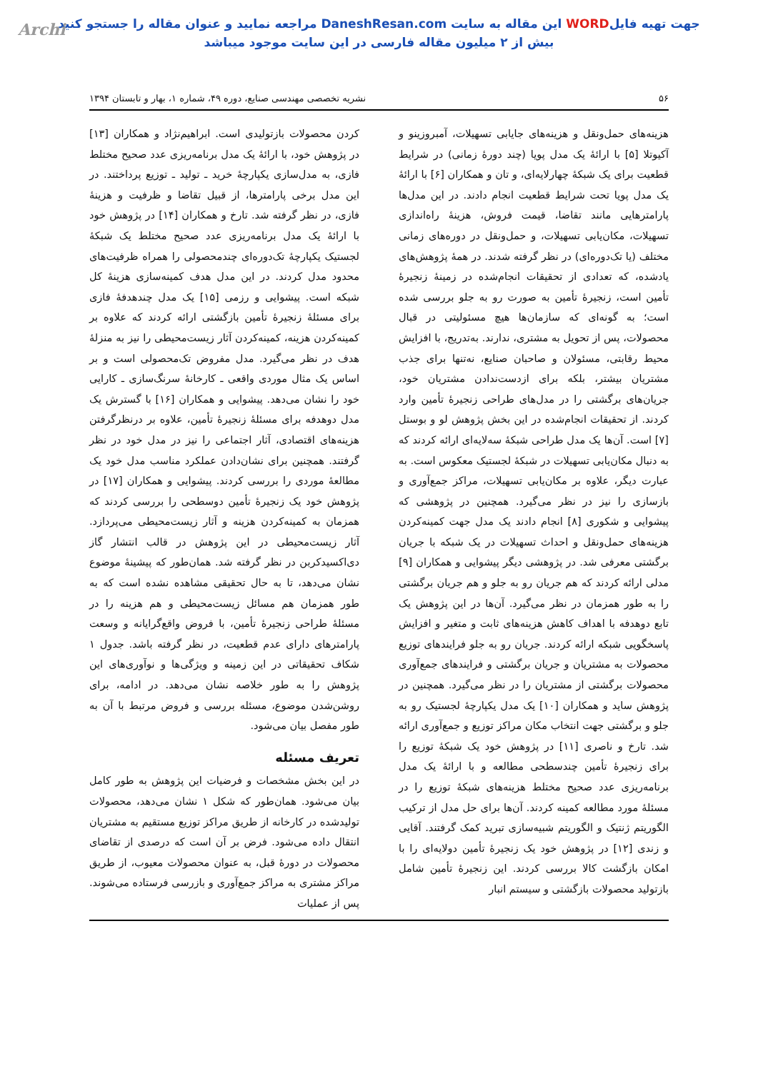Archi جهت تهیه فایلWORD این مقاله به سایت DaneshResan.com مراجعه نمایید و عنوان مقاله را جستجو کنید
بیش از ۲ میلیون مقاله فارسی در این سایت موجود میباشد
۵۶ نشریه تخصصی مهندسی صنایع، دوره ۴۹، شماره ۱، بهار و تابستان ۱۳۹۴
هزینه‌های حمل‌ونقل و هزینه‌های جایابی تسهیلات، آمبروزینو و آکیوتلا [۵] با ارائهٔ یک مدل پویا (چند دورهٔ زمانی) در شرایط قطعیت برای یک شبکهٔ چهارلایه‌ای، و تان و همکاران [۶] با ارائهٔ یک مدل پویا تحت شرایط قطعیت انجام دادند. در این مدل‌ها پارامترهایی مانند تقاضا، قیمت فروش، هزینهٔ راه‌اندازی تسهیلات، مکان‌یابی تسهیلات، و حمل‌ونقل در دوره‌های زمانی مختلف (یا تک‌دوره‌ای) در نظر گرفته شدند. در همهٔ پژوهش‌های یادشده، که تعدادی از تحقیقات انجام‌شده در زمینهٔ زنجیرهٔ تأمین است، زنجیرهٔ تأمین به صورت رو به جلو بررسی شده است؛ به گونه‌ای که سازمان‌ها هیچ مسئولیتی در قبال محصولات، پس از تحویل به مشتری، ندارند. به‌تدریج، با افزایش محیط رقابتی، مسئولان و صاحبان صنایع، نه‌تنها برای جذب مشتریان بیشتر، بلکه برای ازدست‌ندادن مشتریان خود، جریان‌های برگشتی را در مدل‌های طراحی زنجیرهٔ تأمین وارد کردند. از تحقیقات انجام‌شده در این بخش پژوهش لو و بوستل [۷] است. آن‌ها یک مدل طراحی شبکهٔ سه‌لایه‌ای ارائه کردند که به دنبال مکان‌یابی تسهیلات در شبکهٔ لجستیک معکوس است. به عبارت دیگر، علاوه بر مکان‌یابی تسهیلات، مراکز جمع‌آوری و بازسازی را نیز در نظر می‌گیرد. همچنین در پژوهشی که پیشوایی و شکوری [۸] انجام دادند یک مدل جهت کمینه‌کردن هزینه‌های حمل‌ونقل و احداث تسهیلات در یک شبکه با جریان برگشتی معرفی شد. در پژوهشی دیگر پیشوایی و همکاران [۹] مدلی ارائه کردند که هم جریان رو به جلو و هم جریان برگشتی را به طور همزمان در نظر می‌گیرد. آن‌ها در این پژوهش یک تابع دوهدفه با اهداف کاهش هزینه‌های ثابت و متغیر و افزایش پاسخگویی شبکه ارائه کردند. جریان رو به جلو فرایندهای توزیع محصولات به مشتریان و جریان برگشتی و فرایندهای جمع‌آوری محصولات برگشتی از مشتریان را در نظر می‌گیرد. همچنین در پژوهش ساید و همکاران [۱۰] یک مدل یکپارچهٔ لجستیک رو به جلو و برگشتی جهت انتخاب مکان مراکز توزیع و جمع‌آوری ارائه شد. تارخ و ناصری [۱۱] در پژوهش خود یک شبکهٔ توزیع را برای زنجیرهٔ تأمین چندسطحی مطالعه و با ارائهٔ یک مدل برنامه‌ریزی عدد صحیح مختلط هزینه‌های شبکهٔ توزیع را در مسئلهٔ مورد مطالعه کمینه کردند. آن‌ها برای حل مدل از ترکیب الگوریتم ژنتیک و الگوریتم شبیه‌سازی تبرید کمک گرفتند. آقایی و زندی [۱۲] در پژوهش خود یک زنجیرهٔ تأمین دولایه‌ای را با امکان بازگشت کالا بررسی کردند. این زنجیرهٔ تأمین شامل بازتولید محصولات بازگشتی و سیستم انبار
کردن محصولات بازتولیدی است. ابراهیم‌نژاد و همکاران [۱۳] در پژوهش خود، با ارائهٔ یک مدل برنامه‌ریزی عدد صحیح مختلط فازی، به مدل‌سازی یکپارچهٔ خرید ـ تولید ـ توزیع پرداختند. در این مدل برخی پارامترها، از قبیل تقاضا و ظرفیت و هزینهٔ فازی، در نظر گرفته شد. تارخ و همکاران [۱۴] در پژوهش خود با ارائهٔ یک مدل برنامه‌ریزی عدد صحیح مختلط یک شبکهٔ لجستیک یکپارچهٔ تک‌دوره‌ای چندمحصولی را همراه ظرفیت‌های محدود مدل کردند. در این مدل هدف کمینه‌سازی هزینهٔ کل شبکه است. پیشوایی و رزمی [۱۵] یک مدل چندهدفهٔ فازی برای مسئلهٔ زنجیرهٔ تأمین بازگشتی ارائه کردند که علاوه بر کمینه‌کردن هزینه، کمینه‌کردن آثار زیست‌محیطی را نیز به منزلهٔ هدف در نظر می‌گیرد. مدل مفروض تک‌محصولی است و بر اساس یک مثال موردی واقعی ـ کارخانهٔ سرنگ‌سازی ـ کارایی خود را نشان می‌دهد. پیشوایی و همکاران [۱۶] با گسترش یک مدل دوهدفه برای مسئلهٔ زنجیرهٔ تأمین، علاوه بر درنظرگرفتن هزینه‌های اقتصادی، آثار اجتماعی را نیز در مدل خود در نظر گرفتند. همچنین برای نشان‌دادن عملکرد مناسب مدل خود یک مطالعهٔ موردی را بررسی کردند. پیشوایی و همکاران [۱۷] در پژوهش خود یک زنجیرهٔ تأمین دوسطحی را بررسی کردند که همزمان به کمینه‌کردن هزینه و آثار زیست‌محیطی می‌پردازد. آثار زیست‌محیطی در این پژوهش در قالب انتشار گاز دی‌اکسیدکربن در نظر گرفته شد. همان‌طور که پیشینهٔ موضوع نشان می‌دهد، تا به حال تحقیقی مشاهده نشده است که به طور همزمان هم مسائل زیست‌محیطی و هم هزینه را در مسئلهٔ طراحی زنجیرهٔ تأمین، با فروض واقع‌گرایانه و وسعت پارامترهای دارای عدم قطعیت، در نظر گرفته باشد. جدول ۱ شکاف تحقیقاتی در این زمینه و ویژگی‌ها و نوآوری‌های این پژوهش را به طور خلاصه نشان می‌دهد. در ادامه، برای روشن‌شدن موضوع، مسئله بررسی و فروض مرتبط با آن به طور مفصل بیان می‌شود.
تعریف مسئله
در این بخش مشخصات و فرضیات این پژوهش به طور کامل بیان می‌شود. همان‌طور که شکل ۱ نشان می‌دهد، محصولات تولیدشده در کارخانه از طریق مراکز توزیع مستقیم به مشتریان انتقال داده می‌شود. فرض بر آن است که درصدی از تقاضای محصولات در دورهٔ قبل، به عنوان محصولات معیوب، از طریق مراکز مشتری به مراکز جمع‌آوری و بازرسی فرستاده می‌شوند. پس از عملیات